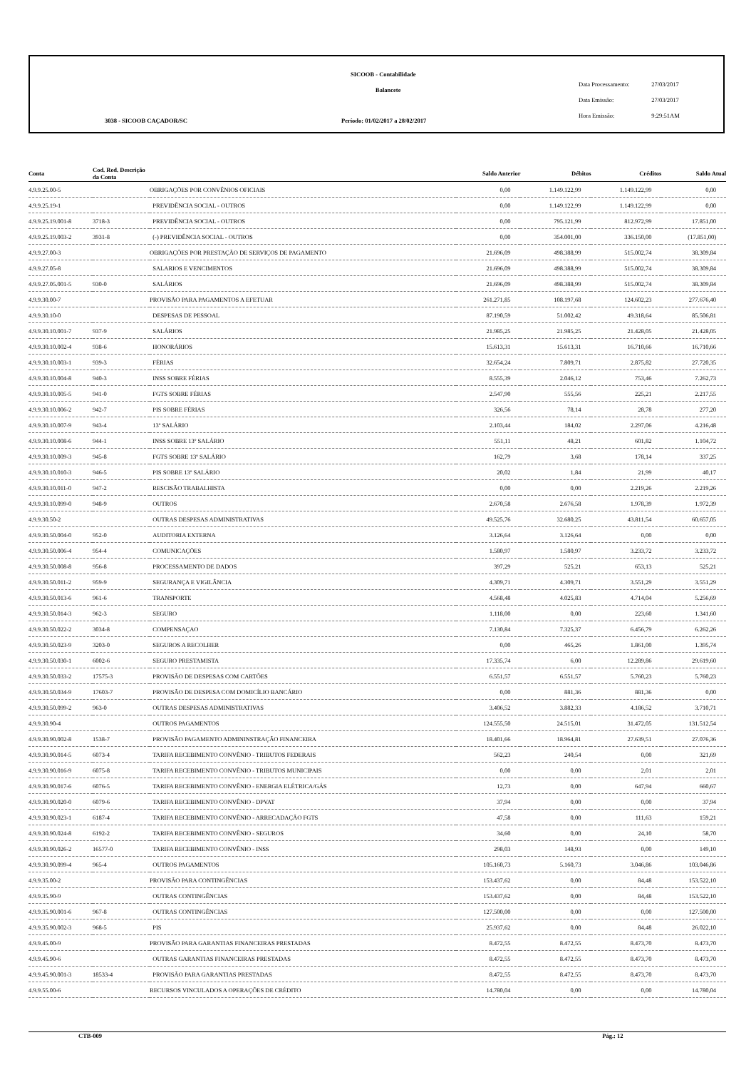SICOOB - Contabilidade
Balancete
3038 - SICOOB CAÇADOR/SC
Período: 01/02/2017 a 28/02/2017
Data Processamento: 27/03/2017
Data Emissão: 27/03/2017
Hora Emissão: 9:29:51AM
| Conta | Cod. Red. Descrição da Conta | | Saldo Anterior | Débitos | Créditos | Saldo Atual |
| --- | --- | --- | --- | --- | --- | --- |
| 4.9.9.25.00-5 | | OBRIGAÇÕES POR CONVÊNIOS OFICIAIS | 0,00 | 1.149.122,99 | 1.149.122,99 | 0,00 |
| 4.9.9.25.19-1 | | PREVIDÊNCIA SOCIAL - OUTROS | 0,00 | 1.149.122,99 | 1.149.122,99 | 0,00 |
| 4.9.9.25.19.001-8 | 3718-3 | PREVIDÊNCIA SOCIAL - OUTROS | 0,00 | 795.121,99 | 812.972,99 | 17.851,00 |
| 4.9.9.25.19.003-2 | 3931-8 | (-) PREVIDÊNCIA SOCIAL - OUTROS | 0,00 | 354.001,00 | 336.150,00 | (17.851,00) |
| 4.9.9.27.00-3 | | OBRIGAÇÕES POR PRESTAÇÃO DE SERVIÇOS DE PAGAMENTO | 21.696,09 | 498.388,99 | 515.002,74 | 38.309,84 |
| 4.9.9.27.05-8 | | SALARIOS E VENCIMENTOS | 21.696,09 | 498.388,99 | 515.002,74 | 38.309,84 |
| 4.9.9.27.05.001-5 | 930-0 | SALÁRIOS | 21.696,09 | 498.388,99 | 515.002,74 | 38.309,84 |
| 4.9.9.30.00-7 | | PROVISÃO PARA PAGAMENTOS A EFETUAR | 261.271,85 | 108.197,68 | 124.602,23 | 277.676,40 |
| 4.9.9.30.10-0 | | DESPESAS DE PESSOAL | 87.190,59 | 51.002,42 | 49.318,64 | 85.506,81 |
| 4.9.9.30.10.001-7 | 937-9 | SALÁRIOS | 21.985,25 | 21.985,25 | 21.428,05 | 21.428,05 |
| 4.9.9.30.10.002-4 | 938-6 | HONORÁRIOS | 15.613,31 | 15.613,31 | 16.710,66 | 16.710,66 |
| 4.9.9.30.10.003-1 | 939-3 | FÉRIAS | 32.654,24 | 7.809,71 | 2.875,82 | 27.720,35 |
| 4.9.9.30.10.004-8 | 940-3 | INSS SOBRE FÉRIAS | 8.555,39 | 2.046,12 | 753,46 | 7.262,73 |
| 4.9.9.30.10.005-5 | 941-0 | FGTS SOBRE FÉRIAS | 2.547,90 | 555,56 | 225,21 | 2.217,55 |
| 4.9.9.30.10.006-2 | 942-7 | PIS SOBRE FÉRIAS | 326,56 | 78,14 | 28,78 | 277,20 |
| 4.9.9.30.10.007-9 | 943-4 | 13º SALÁRIO | 2.103,44 | 184,02 | 2.297,06 | 4.216,48 |
| 4.9.9.30.10.008-6 | 944-1 | INSS SOBRE 13º SALÁRIO | 551,11 | 48,21 | 601,82 | 1.104,72 |
| 4.9.9.30.10.009-3 | 945-8 | FGTS SOBRE 13º SALÁRIO | 162,79 | 3,68 | 178,14 | 337,25 |
| 4.9.9.30.10.010-3 | 946-5 | PIS SOBRE 13º SALÁRIO | 20,02 | 1,84 | 21,99 | 40,17 |
| 4.9.9.30.10.011-0 | 947-2 | RESCISÃO TRABALHISTA | 0,00 | 0,00 | 2.219,26 | 2.219,26 |
| 4.9.9.30.10.099-0 | 948-9 | OUTROS | 2.670,58 | 2.676,58 | 1.978,39 | 1.972,39 |
| 4.9.9.30.50-2 | | OUTRAS DESPESAS ADMINISTRATIVAS | 49.525,76 | 32.680,25 | 43.811,54 | 60.657,05 |
| 4.9.9.30.50.004-0 | 952-0 | AUDITORIA EXTERNA | 3.126,64 | 3.126,64 | 0,00 | 0,00 |
| 4.9.9.30.50.006-4 | 954-4 | COMUNICAÇÕES | 1.580,97 | 1.580,97 | 3.233,72 | 3.233,72 |
| 4.9.9.30.50.008-8 | 956-8 | PROCESSAMENTO DE DADOS | 397,29 | 525,21 | 653,13 | 525,21 |
| 4.9.9.30.50.011-2 | 959-9 | SEGURANÇA E VIGILÂNCIA | 4.309,71 | 4.309,71 | 3.551,29 | 3.551,29 |
| 4.9.9.30.50.013-6 | 961-6 | TRANSPORTE | 4.568,48 | 4.025,83 | 4.714,04 | 5.256,69 |
| 4.9.9.30.50.014-3 | 962-3 | SEGURO | 1.118,00 | 0,00 | 223,60 | 1.341,60 |
| 4.9.9.30.50.022-2 | 3034-8 | COMPENSAÇAO | 7.130,84 | 7.325,37 | 6.456,79 | 6.262,26 |
| 4.9.9.30.50.023-9 | 3203-0 | SEGUROS A RECOLHER | 0,00 | 465,26 | 1.861,00 | 1.395,74 |
| 4.9.9.30.50.030-1 | 6002-6 | SEGURO PRESTAMISTA | 17.335,74 | 6,00 | 12.289,86 | 29.619,60 |
| 4.9.9.30.50.033-2 | 17575-3 | PROVISÃO DE DESPESAS COM CARTÕES | 6.551,57 | 6.551,57 | 5.760,23 | 5.760,23 |
| 4.9.9.30.50.034-9 | 17603-7 | PROVISÃO DE DESPESA COM DOMICÍLIO BANCÁRIO | 0,00 | 881,36 | 881,36 | 0,00 |
| 4.9.9.30.50.099-2 | 963-0 | OUTRAS DESPESAS ADMINISTRATIVAS | 3.406,52 | 3.882,33 | 4.186,52 | 3.710,71 |
| 4.9.9.30.90-4 | | OUTROS PAGAMENTOS | 124.555,50 | 24.515,01 | 31.472,05 | 131.512,54 |
| 4.9.9.30.90.002-8 | 1538-7 | PROVISÃO PAGAMENTO ADMININSTRAÇÃO FINANCEIRA | 18.401,66 | 18.964,81 | 27.639,51 | 27.076,36 |
| 4.9.9.30.90.014-5 | 6073-4 | TARIFA RECEBIMENTO CONVÊNIO - TRIBUTOS FEDERAIS | 562,23 | 240,54 | 0,00 | 321,69 |
| 4.9.9.30.90.016-9 | 6075-8 | TARIFA RECEBIMENTO CONVÊNIO - TRIBUTOS MUNICIPAIS | 0,00 | 0,00 | 2,01 | 2,01 |
| 4.9.9.30.90.017-6 | 6076-5 | TARIFA RECEBIMENTO CONVÊNIO - ENERGIA ELÉTRICA/GÁS | 12,73 | 0,00 | 647,94 | 660,67 |
| 4.9.9.30.90.020-0 | 6079-6 | TARIFA RECEBIMENTO CONVÊNIO - DPVAT | 37,94 | 0,00 | 0,00 | 37,94 |
| 4.9.9.30.90.023-1 | 6187-4 | TARIFA RECEBIMENTO CONVÊNIO - ARRECADAÇÃO FGTS | 47,58 | 0,00 | 111,63 | 159,21 |
| 4.9.9.30.90.024-8 | 6192-2 | TARIFA RECEBIMENTO CONVÊNIO - SEGUROS | 34,60 | 0,00 | 24,10 | 58,70 |
| 4.9.9.30.90.026-2 | 16577-0 | TARIFA RECEBIMENTO CONVÊNIO - INSS | 298,03 | 148,93 | 0,00 | 149,10 |
| 4.9.9.30.90.099-4 | 965-4 | OUTROS PAGAMENTOS | 105.160,73 | 5.160,73 | 3.046,86 | 103.046,86 |
| 4.9.9.35.00-2 | | PROVISÃO PARA CONTINGÊNCIAS | 153.437,62 | 0,00 | 84,48 | 153.522,10 |
| 4.9.9.35.90-9 | | OUTRAS CONTINGÊNCIAS | 153.437,62 | 0,00 | 84,48 | 153.522,10 |
| 4.9.9.35.90.001-6 | 967-8 | OUTRAS CONTINGÊNCIAS | 127.500,00 | 0,00 | 0,00 | 127.500,00 |
| 4.9.9.35.90.002-3 | 968-5 | PIS | 25.937,62 | 0,00 | 84,48 | 26.022,10 |
| 4.9.9.45.00-9 | | PROVISÃO PARA GARANTIAS FINANCEIRAS PRESTADAS | 8.472,55 | 8.472,55 | 8.473,70 | 8.473,70 |
| 4.9.9.45.90-6 | | OUTRAS GARANTIAS FINANCEIRAS PRESTADAS | 8.472,55 | 8.472,55 | 8.473,70 | 8.473,70 |
| 4.9.9.45.90.001-3 | 18533-4 | PROVISÃO PARA GARANTIAS PRESTADAS | 8.472,55 | 8.472,55 | 8.473,70 | 8.473,70 |
| 4.9.9.55.00-6 | | RECURSOS VINCULADOS A OPERAÇÕES DE CRÉDITO | 14.780,04 | 0,00 | 0,00 | 14.780,04 |
CTB-009 Pág.: 12